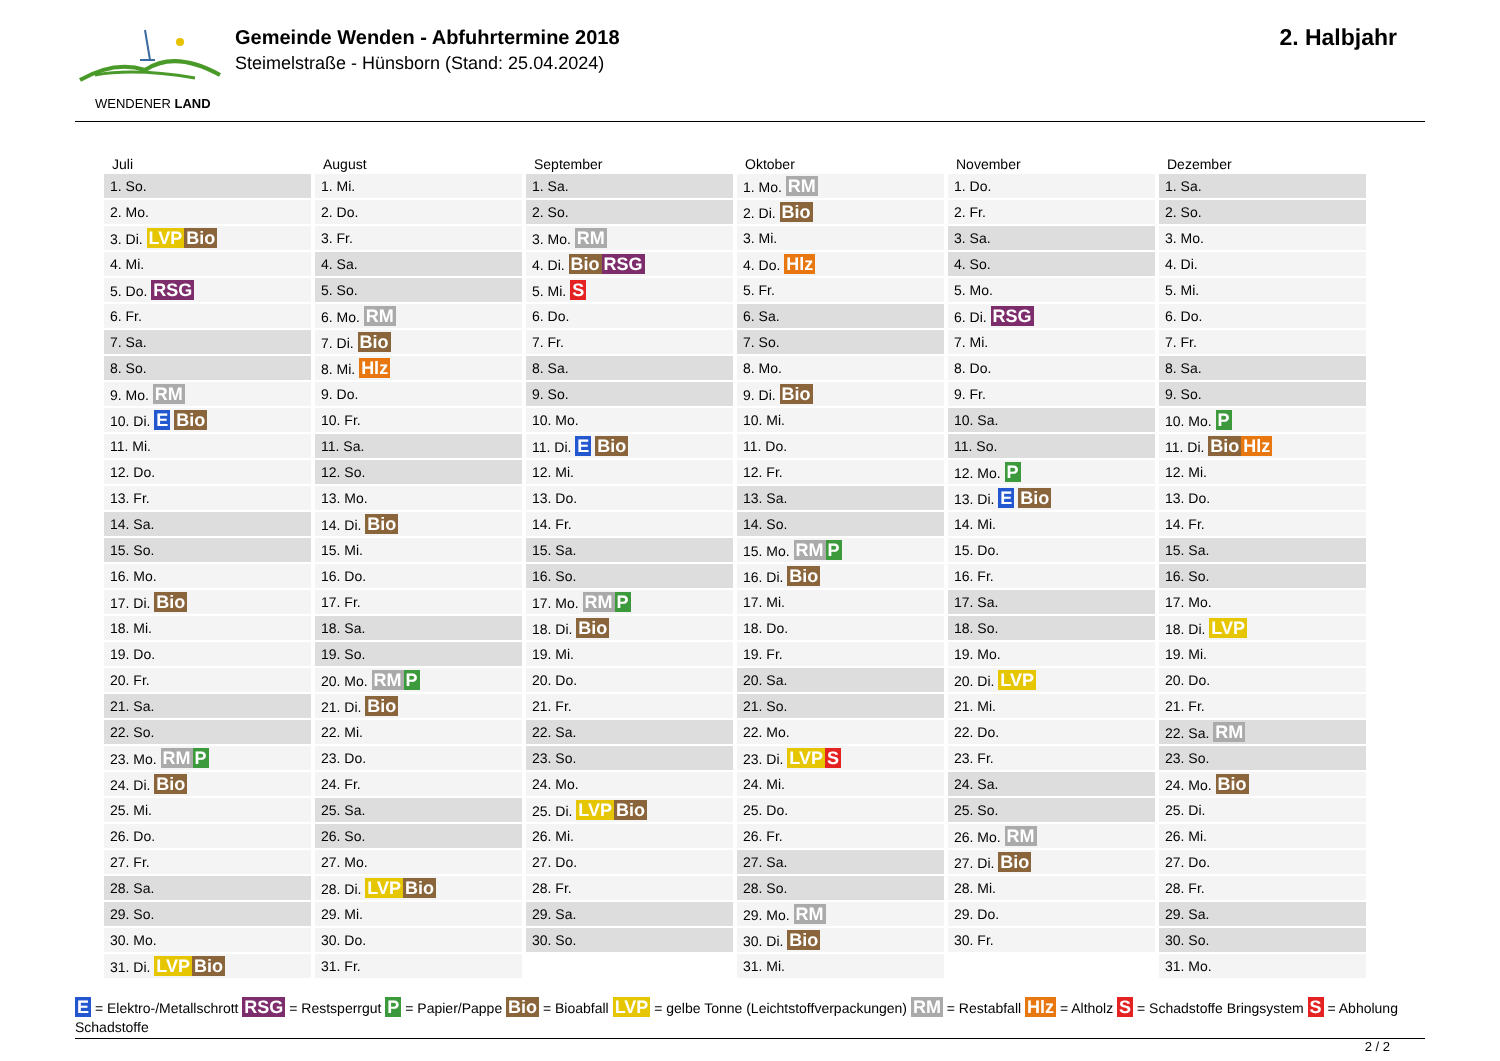WENDENER LAND
Gemeinde Wenden - Abfuhrtermine 2018
Steimelstraße - Hünsborn (Stand: 25.04.2024)
2. Halbjahr
| Juli | August | September | Oktober | November | Dezember |
| --- | --- | --- | --- | --- | --- |
| 1. So. | 1. Mi. | 1. Sa. | 1. Mo. RM | 1. Do. | 1. Sa. |
| 2. Mo. | 2. Do. | 2. So. | 2. Di. Bio | 2. Fr. | 2. So. |
| 3. Di. LVP Bio | 3. Fr. | 3. Mo. RM | 3. Mi. | 3. Sa. | 3. Mo. |
| 4. Mi. | 4. Sa. | 4. Di. Bio RSG | 4. Do. Hlz | 4. So. | 4. Di. |
| 5. Do. RSG | 5. So. | 5. Mi. S | 5. Fr. | 5. Mo. | 5. Mi. |
| 6. Fr. | 6. Mo. RM | 6. Do. | 6. Sa. | 6. Di. RSG | 6. Do. |
| 7. Sa. | 7. Di. Bio | 7. Fr. | 7. So. | 7. Mi. | 7. Fr. |
| 8. So. | 8. Mi. Hlz | 8. Sa. | 8. Mo. | 8. Do. | 8. Sa. |
| 9. Mo. RM | 9. Do. | 9. So. | 9. Di. Bio | 9. Fr. | 9. So. |
| 10. Di. E Bio | 10. Fr. | 10. Mo. | 10. Mi. | 10. Sa. | 10. Mo. P |
| 11. Mi. | 11. Sa. | 11. Di. E Bio | 11. Do. | 11. So. | 11. Di. Bio Hlz |
| 12. Do. | 12. So. | 12. Mi. | 12. Fr. | 12. Mo. P | 12. Mi. |
| 13. Fr. | 13. Mo. | 13. Do. | 13. Sa. | 13. Di. E Bio | 13. Do. |
| 14. Sa. | 14. Di. Bio | 14. Fr. | 14. So. | 14. Mi. | 14. Fr. |
| 15. So. | 15. Mi. | 15. Sa. | 15. Mo. RM P | 15. Do. | 15. Sa. |
| 16. Mo. | 16. Do. | 16. So. | 16. Di. Bio | 16. Fr. | 16. So. |
| 17. Di. Bio | 17. Fr. | 17. Mo. RM P | 17. Mi. | 17. Sa. | 17. Mo. |
| 18. Mi. | 18. Sa. | 18. Di. Bio | 18. Do. | 18. So. | 18. Di. LVP |
| 19. Do. | 19. So. | 19. Mi. | 19. Fr. | 19. Mo. | 19. Mi. |
| 20. Fr. | 20. Mo. RM P | 20. Do. | 20. Sa. | 20. Di. LVP | 20. Do. |
| 21. Sa. | 21. Di. Bio | 21. Fr. | 21. So. | 21. Mi. | 21. Fr. |
| 22. So. | 22. Mi. | 22. Sa. | 22. Mo. | 22. Do. | 22. Sa. RM |
| 23. Mo. RM P | 23. Do. | 23. So. | 23. Di. LVP S | 23. Fr. | 23. So. |
| 24. Di. Bio | 24. Fr. | 24. Mo. | 24. Mi. | 24. Sa. | 24. Mo. Bio |
| 25. Mi. | 25. Sa. | 25. Di. LVP Bio | 25. Do. | 25. So. | 25. Di. |
| 26. Do. | 26. So. | 26. Mi. | 26. Fr. | 26. Mo. RM | 26. Mi. |
| 27. Fr. | 27. Mo. | 27. Do. | 27. Sa. | 27. Di. Bio | 27. Do. |
| 28. Sa. | 28. Di. LVP Bio | 28. Fr. | 28. So. | 28. Mi. | 28. Fr. |
| 29. So. | 29. Mi. | 29. Sa. | 29. Mo. RM | 29. Do. | 29. Sa. |
| 30. Mo. | 30. Do. | 30. So. | 30. Di. Bio | 30. Fr. | 30. So. |
| 31. Di. LVP Bio | 31. Fr. | | 31. Mi. | | 31. Mo. |
E = Elektro-/Metallschrott RSG = Restsperrgut P = Papier/Pappe Bio = Bioabfall LVP = gelbe Tonne (Leichtstoffverpackungen) RM = Restabfall Hlz = Altholz S = Schadstoffe Bringsystem S = Abholung Schadstoffe
2 / 2